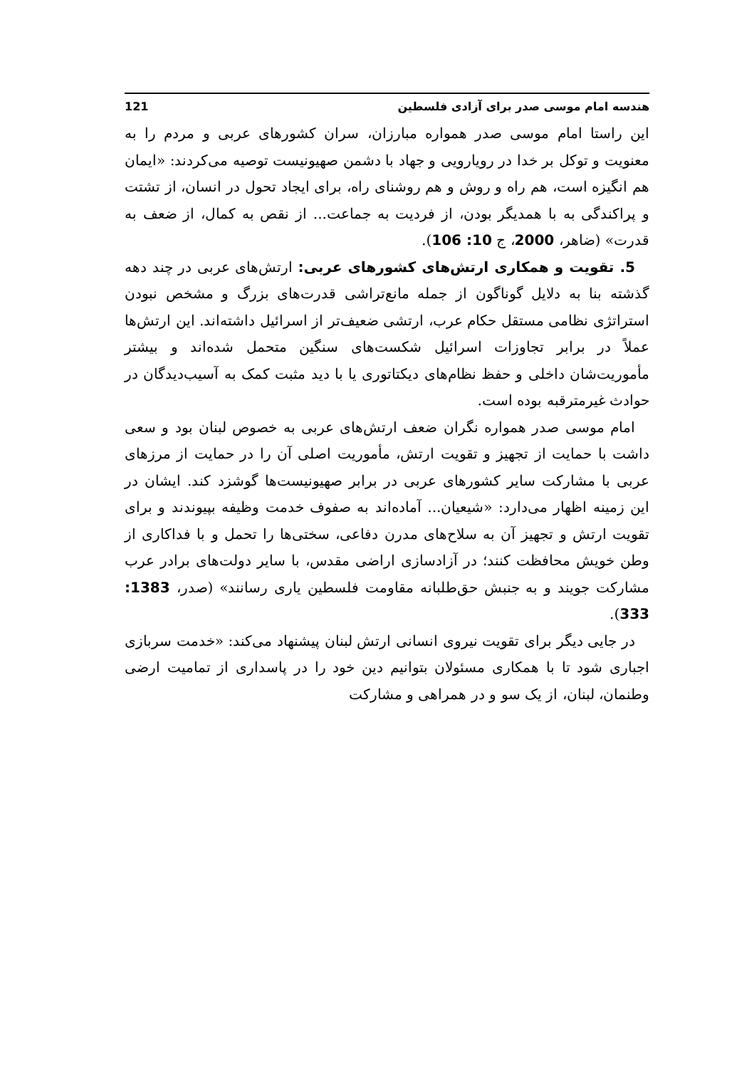هندسه امام موسی صدر برای آزادی فلسطین 121
این راستا امام موسی صدر همواره مبارزان، سران کشورهای عربی و مردم را به معنویت و توکل بر خدا در رویارویی و جهاد با دشمن صهیونیست توصیه می‌کردند: «ایمان هم انگیزه است، هم راه و روش و هم روشنای راه، برای ایجاد تحول در انسان، از تشتت و پراکندگی به با همدیگر بودن، از فردیت به جماعت... از نقص به کمال، از ضعف به قدرت» (ضاهر، 2000، ج 10: 106).
5. تقویت و همکاری ارتش‌های کشورهای عربی: ارتش‌های عربی در چند دهه گذشته بنا به دلایل گوناگون از جمله مانع‌تراشی قدرت‌های بزرگ و مشخص نبودن استراتژی نظامی مستقل حکام عرب، ارتشی ضعیف‌تر از اسرائیل داشته‌اند. این ارتش‌ها عملاً در برابر تجاوزات اسرائیل شکست‌های سنگین متحمل شده‌اند و بیشتر مأموریت‌شان داخلی و حفظ نظام‌های دیکتاتوری یا با دید مثبت کمک به آسیب‌دیدگان در حوادث غیرمترقبه بوده است.
امام موسی صدر همواره نگران ضعف ارتش‌های عربی به خصوص لبنان بود و سعی داشت با حمایت از تجهیز و تقویت ارتش، مأموریت اصلی آن را در حمایت از مرزهای عربی با مشارکت سایر کشورهای عربی در برابر صهیونیست‌ها گوشزد کند. ایشان در این زمینه اظهار می‌دارد: «شیعیان... آماده‌اند به صفوف خدمت وظیفه بپیوندند و برای تقویت ارتش و تجهیز آن به سلاح‌های مدرن دفاعی، سختی‌ها را تحمل و با فداکاری از وطن خویش محافظت کنند؛ در آزادسازی اراضی مقدس، با سایر دولت‌های برادر عرب مشارکت جویند و به جنبش حق‌طلبانه مقاومت فلسطین یاری رسانند» (صدر، 1383: 333).
در جایی دیگر برای تقویت نیروی انسانی ارتش لبنان پیشنهاد می‌کند: «خدمت سربازی اجباری شود تا با همکاری مسئولان بتوانیم دین خود را در پاسداری از تمامیت ارضی وطنمان، لبنان، از یک سو و در همراهی و مشارکت